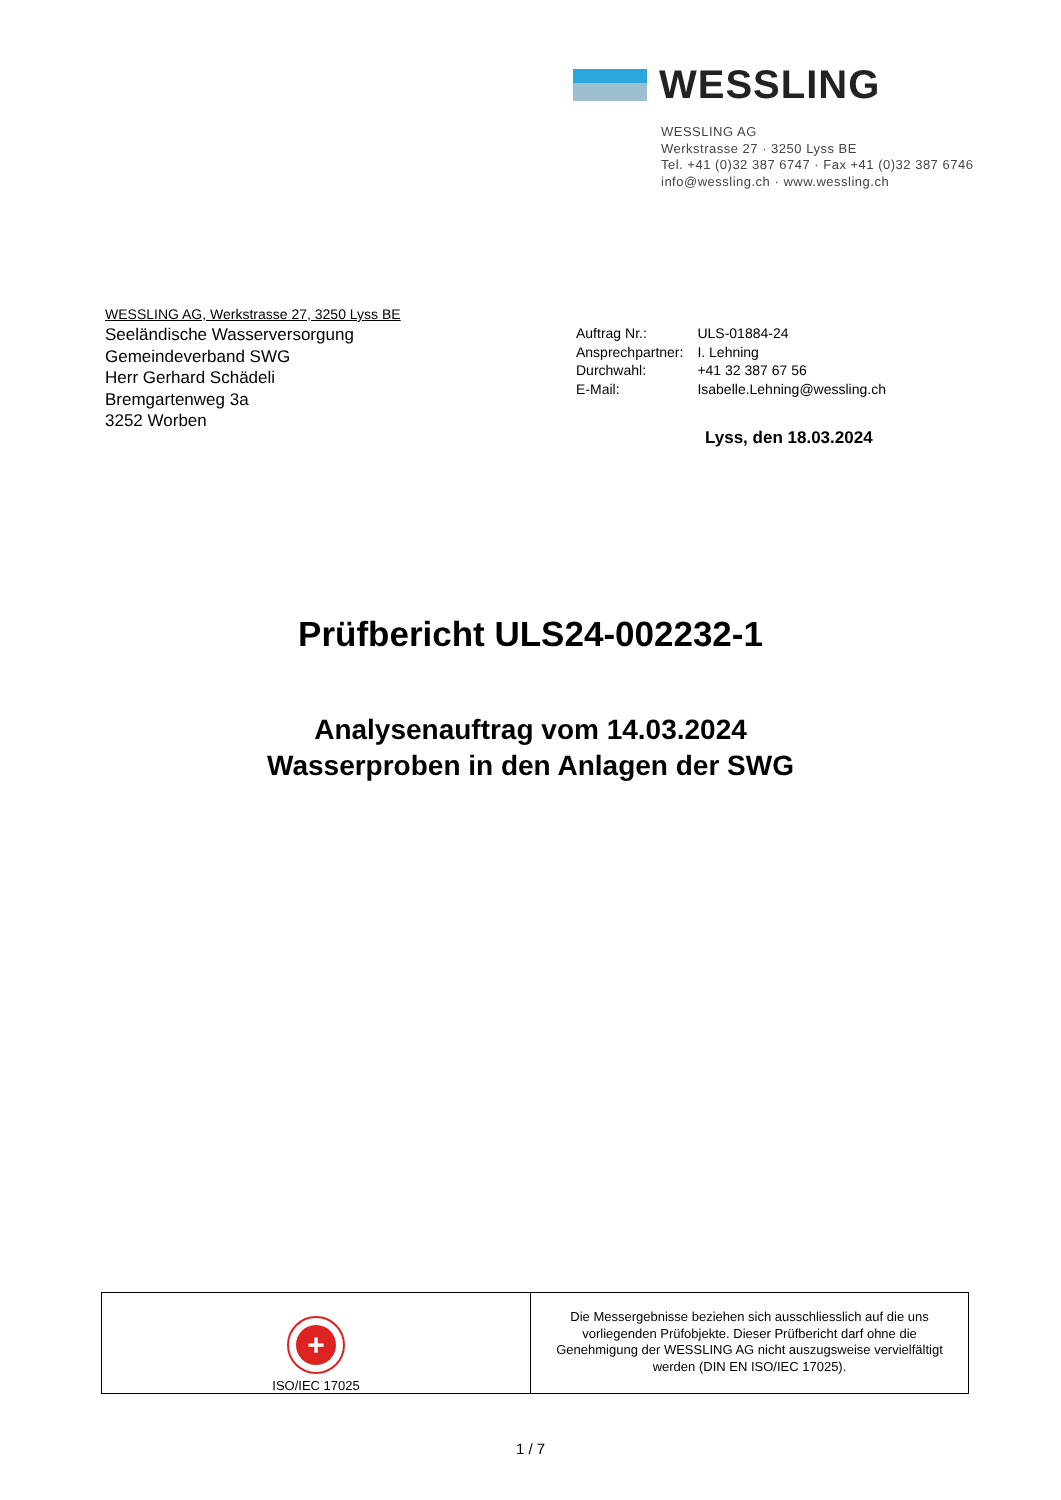WESSLING
WESSLING AG
Werkstrasse 27 · 3250 Lyss BE
Tel. +41 (0)32 387 6747 · Fax +41 (0)32 387 6746
info@wessling.ch · www.wessling.ch
WESSLING AG, Werkstrasse 27, 3250 Lyss BE
Seeländische Wasserversorgung
Gemeindeverband SWG
Herr Gerhard Schädeli
Bremgartenweg 3a
3252 Worben
| Auftrag Nr.: | ULS-01884-24 |
| Ansprechpartner: | I. Lehning |
| Durchwahl: | +41 32 387 67 56 |
| E-Mail: | Isabelle.Lehning@wessling.ch |
Lyss, den 18.03.2024
Prüfbericht ULS24-002232-1
Analysenauftrag vom 14.03.2024
Wasserproben in den Anlagen der SWG
+
ISO/IEC 17025
Die Messergebnisse beziehen sich ausschliesslich auf die uns vorliegenden Prüfobjekte. Dieser Prüfbericht darf ohne die Genehmigung der WESSLING AG nicht auszugsweise vervielfältigt werden (DIN EN ISO/IEC 17025).
1 / 7